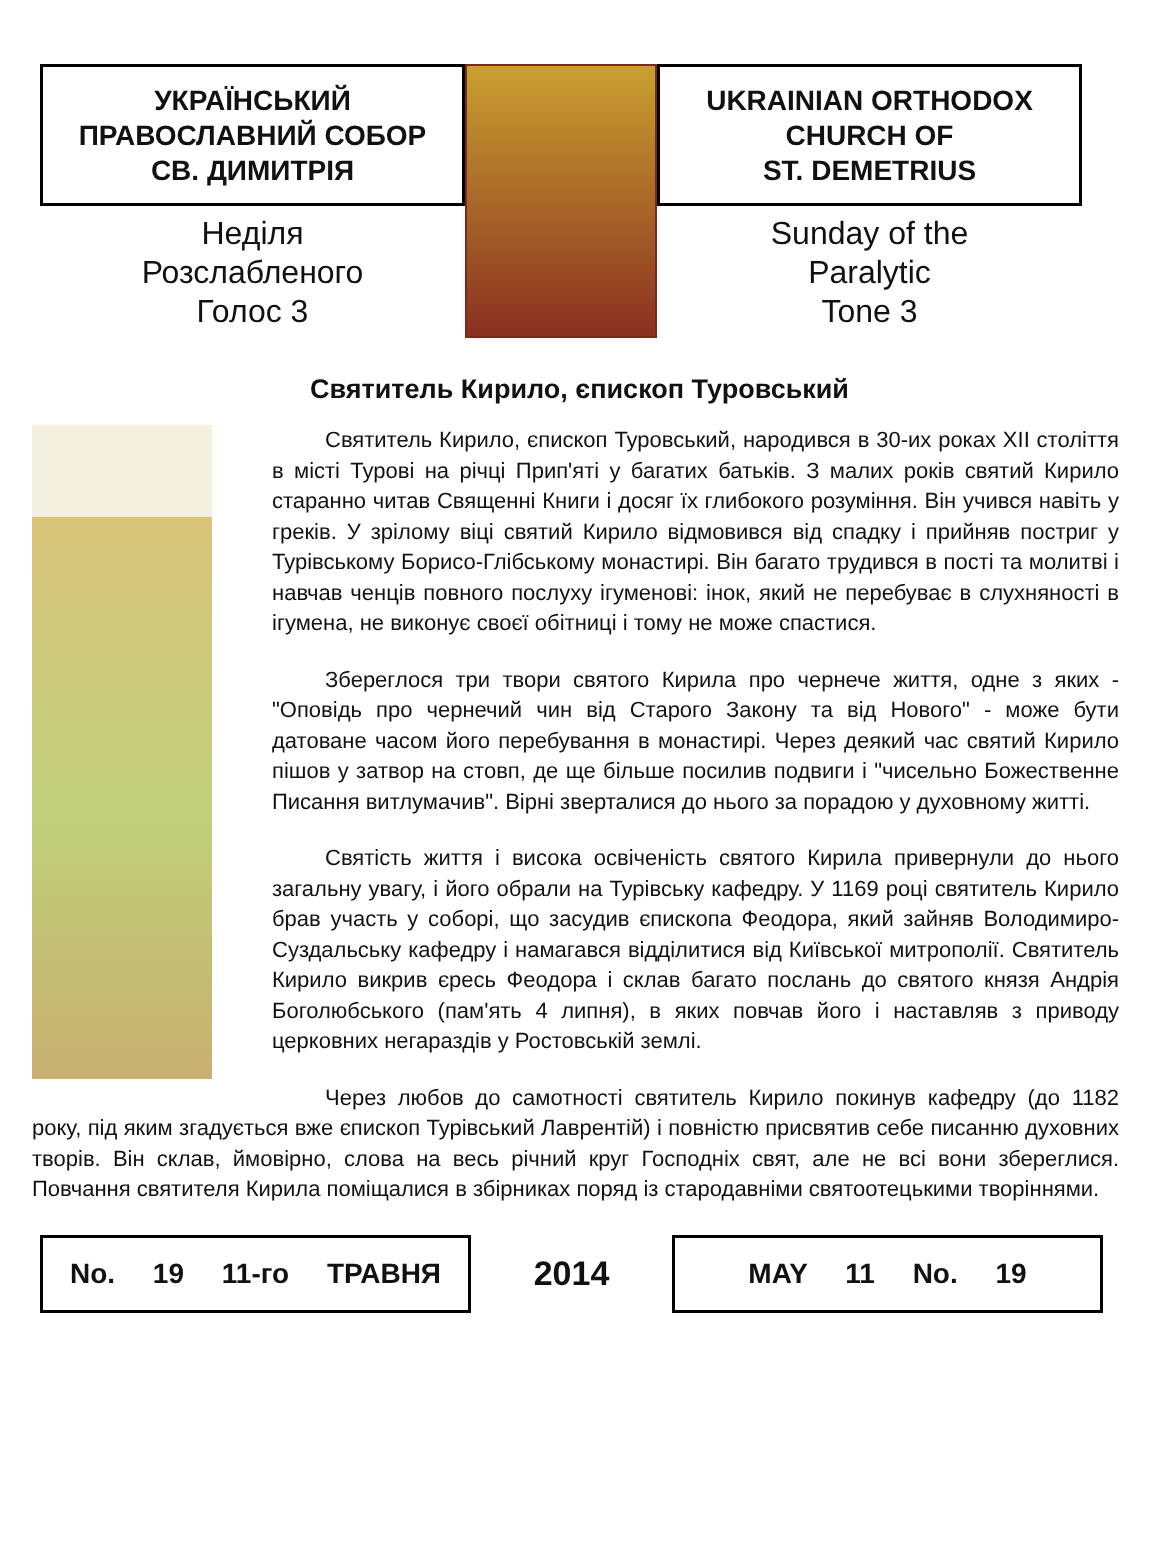УКРАЇНСЬКИЙ
ПРАВОСЛАВНИЙ СОБОР
СВ. ДИМИТРІЯ
Неділя
Розслабленого
Голос 3
UKRAINIAN ORTHODOX
CHURCH OF
ST. DEMETRIUS
Sunday of the
Paralytic
Tone 3
Святитель Кирило, єпископ Туровський
Святитель Кирило, єпископ Туровський, народився в 30-их роках XII століття в місті Турові на річці Прип'яті у багатих батьків. З малих років святий Кирило старанно читав Священні Книги і досяг їх глибокого розуміння. Він учився навіть у греків. У зрілому віці святий Кирило відмовився від спадку і прийняв постриг у Турівському Борисо-Глібському монастирі. Він багато трудився в пості та молитві і навчав ченців повного послуху ігуменові: інок, який не перебуває в слухняності в ігумена, не виконує своєї обітниці і тому не може спастися.
Збереглося три твори святого Кирила про чернече життя, одне з яких - "Оповідь про чернечий чин від Старого Закону та від Нового" - може бути датоване часом його перебування в монастирі. Через деякий час святий Кирило пішов у затвор на стовп, де ще більше посилив подвиги і "чисельно Божественне Писання витлумачив". Вірні зверталися до нього за порадою у духовному житті.
Святість життя і висока освіченість святого Кирила привернули до нього загальну увагу, і його обрали на Турівську кафедру. У 1169 році святитель Кирило брав участь у соборі, що засудив єпископа Феодора, який зайняв Володимиро-Суздальську кафедру і намагався відділитися від Київської митрополії. Святитель Кирило викрив єресь Феодора і склав багато послань до святого князя Андрія Боголюбського (пам'ять 4 липня), в яких повчав його і наставляв з приводу церковних негараздів у Ростовській землі.
Через любов до самотності святитель Кирило покинув кафедру (до 1182 року, під яким згадується вже єпископ Турівський Лаврентій) і повністю присвятив себе писанню духовних творів. Він склав, ймовірно, слова на весь річний круг Господніх свят, але не всі вони збереглися. Повчання святителя Кирила поміщалися в збірниках поряд із стародавніми святоотецькими творіннями.
No. 19 11-го ТРАВНЯ
2014
MAY 11 No. 19